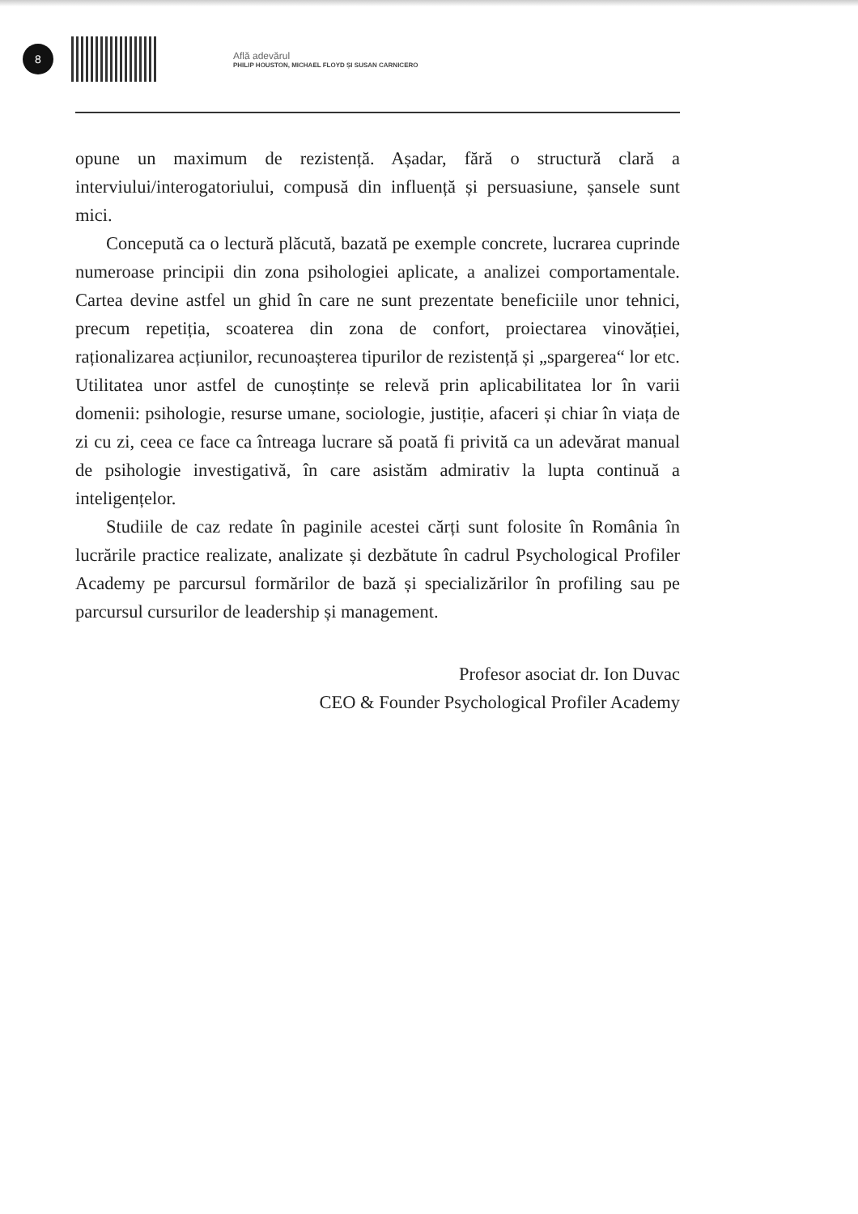8
Află adevărul
PHILIP HOUSTON, MICHAEL FLOYD ȘI SUSAN CARNICERO
opune un maximum de rezistență. Așadar, fără o structură clară a interviului/interogatoriului, compusă din influență și persuasiune, șansele sunt mici.
Concepută ca o lectură plăcută, bazată pe exemple concrete, lucrarea cuprinde numeroase principii din zona psihologiei aplicate, a analizei comportamentale. Cartea devine astfel un ghid în care ne sunt prezentate beneficiile unor tehnici, precum repetiția, scoaterea din zona de confort, proiectarea vinovăției, raționalizarea acțiunilor, recunoașterea tipurilor de rezistență și „spargerea“ lor etc. Utilitatea unor astfel de cunoștințe se relevă prin aplicabilitatea lor în varii domenii: psihologie, resurse umane, sociologie, justiție, afaceri și chiar în viața de zi cu zi, ceea ce face ca întreaga lucrare să poată fi privită ca un adevărat manual de psihologie investigativă, în care asistăm admirativ la lupta continuă a inteligențelor.
Studiile de caz redate în paginile acestei cărți sunt folosite în România în lucrările practice realizate, analizate și dezbătute în cadrul Psychological Profiler Academy pe parcursul formărilor de bază și specializărilor în profiling sau pe parcursul cursurilor de leadership și management.
Profesor asociat dr. Ion Duvac
CEO & Founder Psychological Profiler Academy